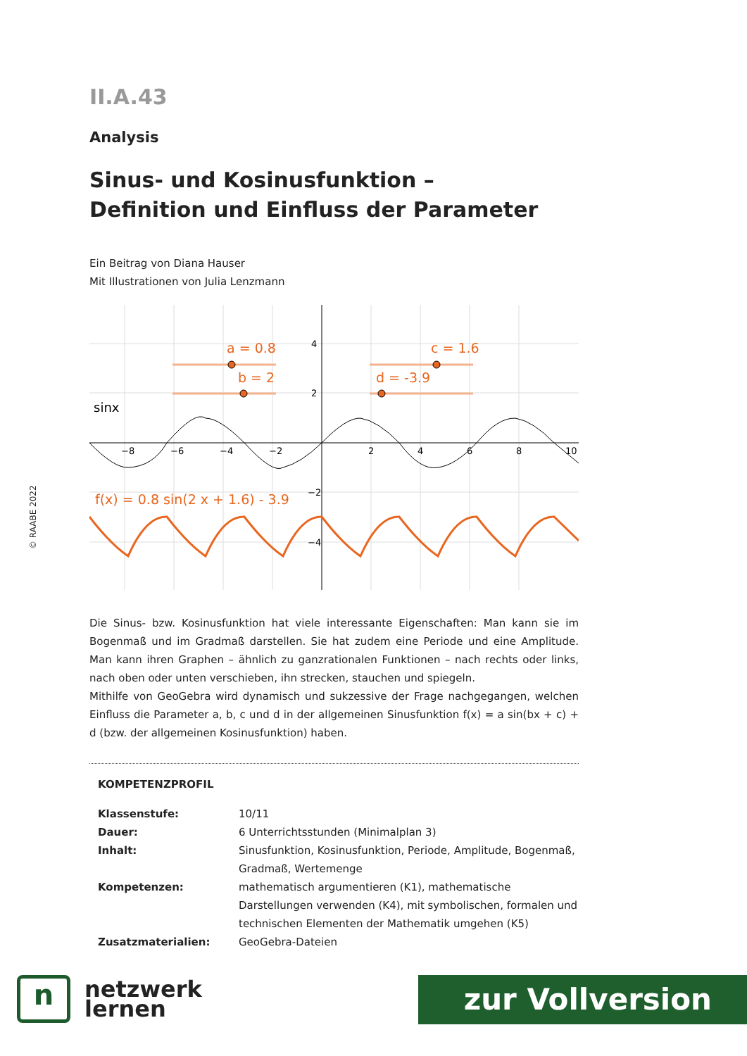© RAABE 2022
II.A.43
Analysis
Sinus- und Kosinusfunktion –
Definition und Einfluss der Parameter
Ein Beitrag von Diana Hauser
Mit Illustrationen von Julia Lenzmann
−8
−6
−4
−2
2
4
6
8
10
4
2
−2
−4
a = 0.8
b = 2
c = 1.6
d = -3.9
f(x) = 0.8 sin(2 x + 1.6) - 3.9
sinx
Die Sinus- bzw. Kosinusfunktion hat viele interessante Eigenschaften: Man kann sie im Bogenmaß und im Gradmaß darstellen. Sie hat zudem eine Periode und eine Amplitude. Man kann ihren Graphen – ähnlich zu ganzrationalen Funktionen – nach rechts oder links, nach oben oder unten verschieben, ihn strecken, stauchen und spiegeln.
Mithilfe von GeoGebra wird dynamisch und sukzessive der Frage nachgegangen, welchen Einfluss die Parameter a, b, c und d in der allgemeinen Sinusfunktion f(x) = a sin(bx + c) + d (bzw. der allgemeinen Kosinusfunktion) haben.
KOMPETENZPROFIL
| Klassenstufe: | 10/11 |
| Dauer: | 6 Unterrichtsstunden (Minimalplan 3) |
| Inhalt: | Sinusfunktion, Kosinusfunktion, Periode, Amplitude, Bogenmaß, Gradmaß, Wertemenge |
| Kompetenzen: | mathematisch argumentieren (K1), mathematische Darstellungen verwenden (K4), mit symbolischen, formalen und technischen Elementen der Mathematik umgehen (K5) |
| Zusatzmaterialien: | GeoGebra-Dateien |
n
netzwerk
lernen
zur Vollversion